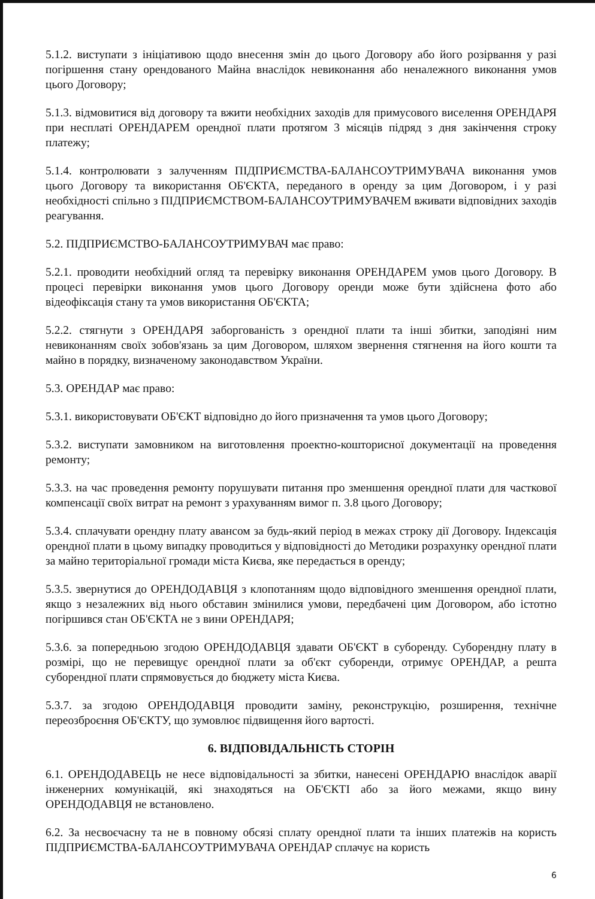5.1.2. виступати з ініціативою щодо внесення змін до цього Договору або його розірвання у разі погіршення стану орендованого Майна внаслідок невиконання або неналежного виконання умов цього Договору;
5.1.3. відмовитися від договору та вжити необхідних заходів для примусового виселення ОРЕНДАРЯ при несплаті ОРЕНДАРЕМ орендної плати протягом 3 місяців підряд з дня закінчення строку платежу;
5.1.4. контролювати з залученням ПІДПРИЄМСТВА-БАЛАНСОУТРИМУВАЧА виконання умов цього Договору та використання ОБ'ЄКТА, переданого в оренду за цим Договором, і у разі необхідності спільно з ПІДПРИЄМСТВОМ-БАЛАНСОУТРИМУВАЧЕМ вживати відповідних заходів реагування.
5.2. ПІДПРИЄМСТВО-БАЛАНСОУТРИМУВАЧ має право:
5.2.1. проводити необхідний огляд та перевірку виконання ОРЕНДАРЕМ умов цього Договору. В процесі перевірки виконання умов цього Договору оренди може бути здійснена фото або відеофіксація стану та умов використання ОБ'ЄКТА;
5.2.2. стягнути з ОРЕНДАРЯ заборгованість з орендної плати та інші збитки, заподіяні ним невиконанням своїх зобов'язань за цим Договором, шляхом звернення стягнення на його кошти та майно в порядку, визначеному законодавством України.
5.3. ОРЕНДАР має право:
5.3.1. використовувати ОБ'ЄКТ відповідно до його призначення та умов цього Договору;
5.3.2. виступати замовником на виготовлення проектно-кошторисної документації на проведення ремонту;
5.3.3. на час проведення ремонту порушувати питання про зменшення орендної плати для часткової компенсації своїх витрат на ремонт з урахуванням вимог п. 3.8 цього Договору;
5.3.4. сплачувати орендну плату авансом за будь-який період в межах строку дії Договору. Індексація орендної плати в цьому випадку проводиться у відповідності до Методики розрахунку орендної плати за майно територіальної громади міста Києва, яке передається в оренду;
5.3.5. звернутися до ОРЕНДОДАВЦЯ з клопотанням щодо відповідного зменшення орендної плати, якщо з незалежних від нього обставин змінилися умови, передбачені цим Договором, або істотно погіршився стан ОБ'ЄКТА не з вини ОРЕНДАРЯ;
5.3.6. за попередньою згодою ОРЕНДОДАВЦЯ здавати ОБ'ЄКТ в суборенду. Суборендну плату в розмірі, що не перевищує орендної плати за об'єкт суборенди, отримує ОРЕНДАР, а решта суборендної плати спрямовується до бюджету міста Києва.
5.3.7. за згодою ОРЕНДОДАВЦЯ проводити заміну, реконструкцію, розширення, технічне переозброєння ОБ'ЄКТУ, що зумовлює підвищення його вартості.
6. ВІДПОВІДАЛЬНІСТЬ СТОРІН
6.1. ОРЕНДОДАВЕЦЬ не несе відповідальності за збитки, нанесені ОРЕНДАРЮ внаслідок аварії інженерних комунікацій, які знаходяться на ОБ'ЄКТІ або за його межами, якщо вину ОРЕНДОДАВЦЯ не встановлено.
6.2. За несвоєчасну та не в повному обсязі сплату орендної плати та інших платежів на користь ПІДПРИЄМСТВА-БАЛАНСОУТРИМУВАЧА ОРЕНДАР сплачує на користь
6